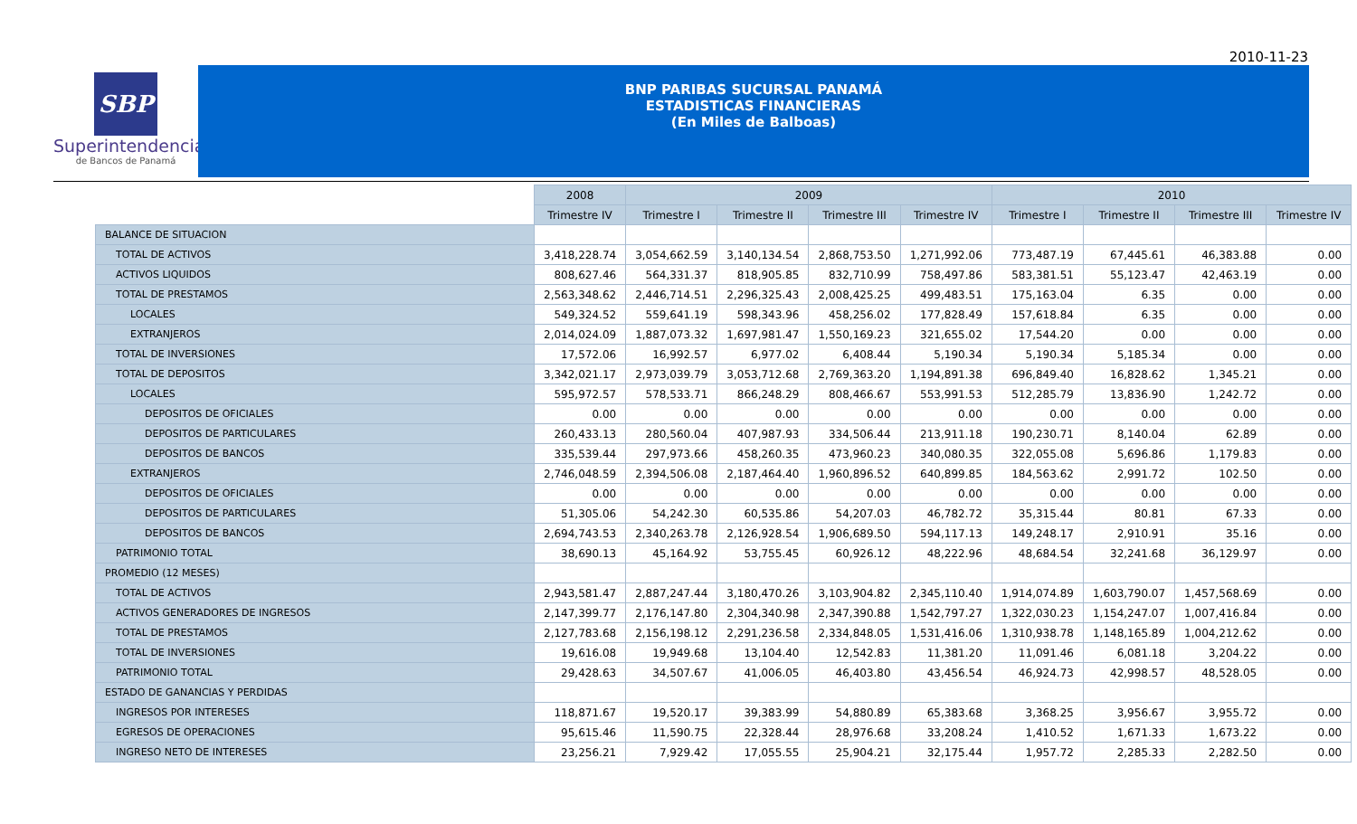2010-11-23
SBP
Superintendencia
de Bancos de Panamá
BNP PARIBAS SUCURSAL PANAMÁ
ESTADISTICAS FINANCIERAS
(En Miles de Balboas)
| | 2008 | 2009 | | | | 2010 | | | |
| | Trimestre IV | Trimestre I | Trimestre II | Trimestre III | Trimestre IV | Trimestre I | Trimestre II | Trimestre III | Trimestre IV |
| BALANCE DE SITUACION | | | | | | | | | |
| TOTAL DE ACTIVOS | 3,418,228.74 | 3,054,662.59 | 3,140,134.54 | 2,868,753.50 | 1,271,992.06 | 773,487.19 | 67,445.61 | 46,383.88 | 0.00 |
| ACTIVOS LIQUIDOS | 808,627.46 | 564,331.37 | 818,905.85 | 832,710.99 | 758,497.86 | 583,381.51 | 55,123.47 | 42,463.19 | 0.00 |
| TOTAL DE PRESTAMOS | 2,563,348.62 | 2,446,714.51 | 2,296,325.43 | 2,008,425.25 | 499,483.51 | 175,163.04 | 6.35 | 0.00 | 0.00 |
| LOCALES | 549,324.52 | 559,641.19 | 598,343.96 | 458,256.02 | 177,828.49 | 157,618.84 | 6.35 | 0.00 | 0.00 |
| EXTRANJEROS | 2,014,024.09 | 1,887,073.32 | 1,697,981.47 | 1,550,169.23 | 321,655.02 | 17,544.20 | 0.00 | 0.00 | 0.00 |
| TOTAL DE INVERSIONES | 17,572.06 | 16,992.57 | 6,977.02 | 6,408.44 | 5,190.34 | 5,190.34 | 5,185.34 | 0.00 | 0.00 |
| TOTAL DE DEPOSITOS | 3,342,021.17 | 2,973,039.79 | 3,053,712.68 | 2,769,363.20 | 1,194,891.38 | 696,849.40 | 16,828.62 | 1,345.21 | 0.00 |
| LOCALES | 595,972.57 | 578,533.71 | 866,248.29 | 808,466.67 | 553,991.53 | 512,285.79 | 13,836.90 | 1,242.72 | 0.00 |
| DEPOSITOS DE OFICIALES | 0.00 | 0.00 | 0.00 | 0.00 | 0.00 | 0.00 | 0.00 | 0.00 | 0.00 |
| DEPOSITOS DE PARTICULARES | 260,433.13 | 280,560.04 | 407,987.93 | 334,506.44 | 213,911.18 | 190,230.71 | 8,140.04 | 62.89 | 0.00 |
| DEPOSITOS DE BANCOS | 335,539.44 | 297,973.66 | 458,260.35 | 473,960.23 | 340,080.35 | 322,055.08 | 5,696.86 | 1,179.83 | 0.00 |
| EXTRANJEROS | 2,746,048.59 | 2,394,506.08 | 2,187,464.40 | 1,960,896.52 | 640,899.85 | 184,563.62 | 2,991.72 | 102.50 | 0.00 |
| DEPOSITOS DE OFICIALES | 0.00 | 0.00 | 0.00 | 0.00 | 0.00 | 0.00 | 0.00 | 0.00 | 0.00 |
| DEPOSITOS DE PARTICULARES | 51,305.06 | 54,242.30 | 60,535.86 | 54,207.03 | 46,782.72 | 35,315.44 | 80.81 | 67.33 | 0.00 |
| DEPOSITOS DE BANCOS | 2,694,743.53 | 2,340,263.78 | 2,126,928.54 | 1,906,689.50 | 594,117.13 | 149,248.17 | 2,910.91 | 35.16 | 0.00 |
| PATRIMONIO TOTAL | 38,690.13 | 45,164.92 | 53,755.45 | 60,926.12 | 48,222.96 | 48,684.54 | 32,241.68 | 36,129.97 | 0.00 |
| PROMEDIO (12 MESES) | | | | | | | | | |
| TOTAL DE ACTIVOS | 2,943,581.47 | 2,887,247.44 | 3,180,470.26 | 3,103,904.82 | 2,345,110.40 | 1,914,074.89 | 1,603,790.07 | 1,457,568.69 | 0.00 |
| ACTIVOS GENERADORES DE INGRESOS | 2,147,399.77 | 2,176,147.80 | 2,304,340.98 | 2,347,390.88 | 1,542,797.27 | 1,322,030.23 | 1,154,247.07 | 1,007,416.84 | 0.00 |
| TOTAL DE PRESTAMOS | 2,127,783.68 | 2,156,198.12 | 2,291,236.58 | 2,334,848.05 | 1,531,416.06 | 1,310,938.78 | 1,148,165.89 | 1,004,212.62 | 0.00 |
| TOTAL DE INVERSIONES | 19,616.08 | 19,949.68 | 13,104.40 | 12,542.83 | 11,381.20 | 11,091.46 | 6,081.18 | 3,204.22 | 0.00 |
| PATRIMONIO TOTAL | 29,428.63 | 34,507.67 | 41,006.05 | 46,403.80 | 43,456.54 | 46,924.73 | 42,998.57 | 48,528.05 | 0.00 |
| ESTADO DE GANANCIAS Y PERDIDAS | | | | | | | | | |
| INGRESOS POR INTERESES | 118,871.67 | 19,520.17 | 39,383.99 | 54,880.89 | 65,383.68 | 3,368.25 | 3,956.67 | 3,955.72 | 0.00 |
| EGRESOS DE OPERACIONES | 95,615.46 | 11,590.75 | 22,328.44 | 28,976.68 | 33,208.24 | 1,410.52 | 1,671.33 | 1,673.22 | 0.00 |
| INGRESO NETO DE INTERESES | 23,256.21 | 7,929.42 | 17,055.55 | 25,904.21 | 32,175.44 | 1,957.72 | 2,285.33 | 2,282.50 | 0.00 |